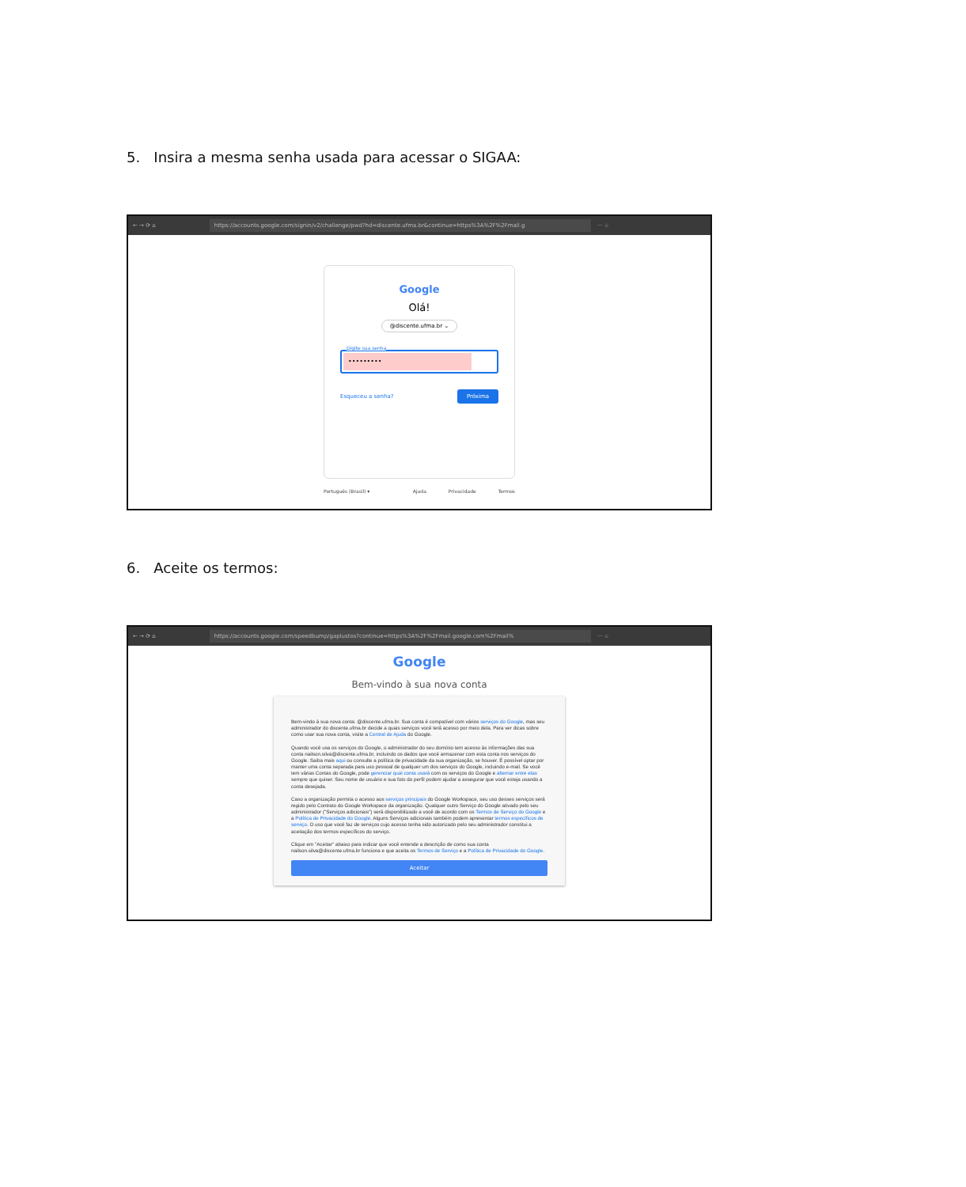5. Insira a mesma senha usada para acessar o SIGAA:
← → ⟳ ⌂
https://accounts.google.com/signin/v2/challenge/pwd?hd=discente.ufma.br&continue=https%3A%2F%2Fmail.g
··· ☆
Google
Olá!
@discente.ufma.br ⌄
Digite sua senha
•••••••••
Esqueceu a senha? Próxima
Português (Brasil) ▾ Ajuda Privacidade Termos
6. Aceite os termos:
← → ⟳ ⌂
https://accounts.google.com/speedbump/gaplustos?continue=https%3A%2F%2Fmail.google.com%2Fmail%
··· ☆
Google
Bem-vindo à sua nova conta
Bem-vindo à sua nova conta: @discente.ufma.br. Sua conta é compatível com vários serviços do Google, mas seu administrador do discente.ufma.br decide a quais serviços você terá acesso por meio dela. Para ver dicas sobre como usar sua nova conta, visite a Central de Ajuda do Google.
Quando você usa os serviços do Google, o administrador do seu domínio tem acesso às informações das sua conta nailson.silva@discente.ufma.br, incluindo os dados que você armazenar com esta conta nos serviços do Google. Saiba mais aqui ou consulte a política de privacidade da sua organização, se houver. É possível optar por manter uma conta separada para uso pessoal de qualquer um dos serviços do Google, incluindo e-mail. Se você tem várias Contas do Google, pode gerenciar qual conta usará com os serviços do Google e alternar entre elas sempre que quiser. Seu nome de usuário e sua foto do perfil podem ajudar a assegurar que você esteja usando a conta desejada.
Caso a organização permita o acesso aos serviços principais do Google Workspace, seu uso desses serviços será regido pelo Contrato do Google Workspace da organização. Qualquer outro Serviço do Google ativado pelo seu administrador ("Serviços adicionais") será disponibilizado a você de acordo com os Termos de Serviço do Google e a Política de Privacidade do Google. Alguns Serviços adicionais também podem apresentar termos específicos de serviço. O uso que você faz de serviços cujo acesso tenha sido autorizado pelo seu administrador constitui a aceitação dos termos específicos do serviço.
Clique em "Aceitar" abaixo para indicar que você entende a descrição de como sua conta nailson.silva@discente.ufma.br funciona e que aceita os Termos de Serviço e a Política de Privacidade do Google.
Aceitar